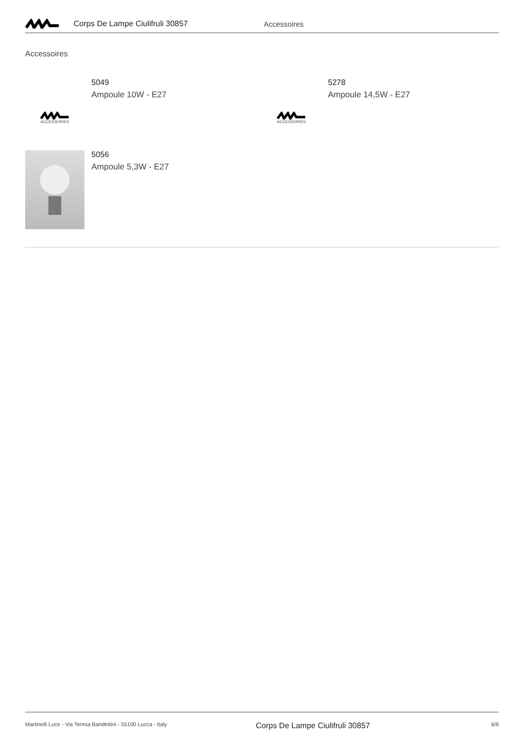Corps De Lampe Ciulifruli 30857 Accessoires
Accessoires
ACCESSORIES
5049
Ampoule 10W - E27
ACCESSORIES
5278
Ampoule 14,5W - E27
5056
Ampoule 5,3W - E27
Martinelli Luce - Via Teresa Bandettini - 55100 Lucca - Italy Corps De Lampe Ciulifruli 30857 6/6